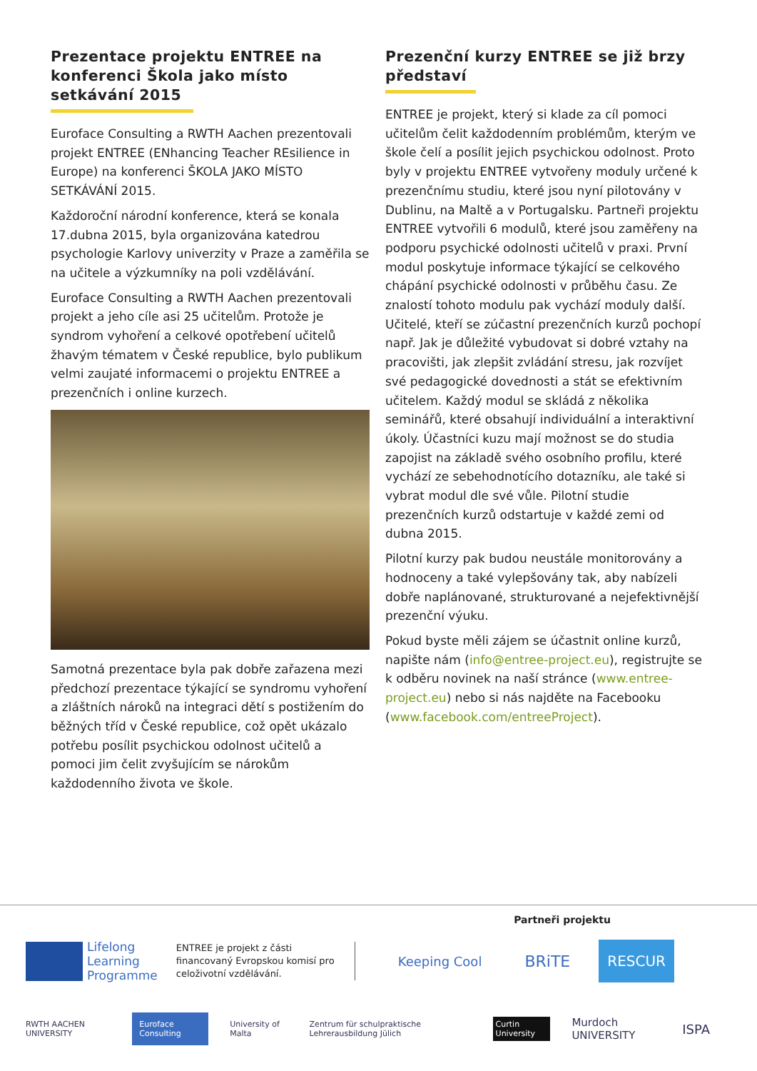Prezentace projektu ENTREE na konferenci Škola jako místo setkávání 2015
Euroface Consulting a RWTH Aachen prezentovali projekt ENTREE (ENhancing Teacher REsilience in Europe) na konferenci ŠKOLA JAKO MÍSTO SETKÁVÁNÍ 2015.
Každoroční národní konference, která se konala 17.dubna 2015, byla organizována katedrou psychologie Karlovy univerzity v Praze a zaměřila se na učitele a výzkumníky na poli vzdělávání.
Euroface Consulting a RWTH Aachen prezentovali projekt a jeho cíle asi 25 učitelům. Protože je syndrom vyhoření a celkové opotřebení učitelů žhavým tématem v České republice, bylo publikum velmi zaujaté informacemi o projektu ENTREE a prezenčních i online kurzech.
Samotná prezentace byla pak dobře zařazena mezi předchozí prezentace týkající se syndromu vyhoření a zláštních nároků na integraci dětí s postižením do běžných tříd v České republice, což opět ukázalo potřebu posílit psychickou odolnost učitelů a pomoci jim čelit zvyšujícím se nárokům každodenního života ve škole.
Prezenční kurzy ENTREE se již brzy představí
ENTREE je projekt, který si klade za cíl pomoci učitelům čelit každodenním problémům, kterým ve škole čelí a posílit jejich psychickou odolnost. Proto byly v projektu ENTREE vytvořeny moduly určené k prezenčnímu studiu, které jsou nyní pilotovány v Dublinu, na Maltě a v Portugalsku. Partneři projektu ENTREE vytvořili 6 modulů, které jsou zaměřeny na podporu psychické odolnosti učitelů v praxi. První modul poskytuje informace týkající se celkového chápání psychické odolnosti v průběhu času. Ze znalostí tohoto modulu pak vychází moduly další. Učitelé, kteří se zúčastní prezenčních kurzů pochopí např. Jak je důležité vybudovat si dobré vztahy na pracovišti, jak zlepšit zvládání stresu, jak rozvíjet své pedagogické dovednosti a stát se efektivním učitelem. Každý modul se skládá z několika seminářů, které obsahují individuální a interaktivní úkoly. Účastníci kuzu mají možnost se do studia zapojist na základě svého osobního profilu, které vychází ze sebehodnotícího dotazníku, ale také si vybrat modul dle své vůle. Pilotní studie prezenčních kurzů odstartuje v každé zemi od dubna 2015.
Pilotní kurzy pak budou neustále monitorovány a hodnoceny a také vylepšovány tak, aby nabízeli dobře naplánované, strukturované a nejefektivnější prezenční výuku.
Pokud byste měli zájem se účastnit online kurzů, napište nám (info@entree-project.eu), registrujte se k odběru novinek na naší stránce (www.entree-project.eu) nebo si nás najděte na Facebooku (www.facebook.com/entreeProject).
Partneři projektu
Lifelong
Learning
Programme
ENTREE je projekt z části financovaný Evropskou komisí pro celoživotní vzdělávání.
Keeping Cool BRiTE RESCUR
RWTH AACHEN UNIVERSITY Euroface Consulting University of Malta Zentrum für schulpraktische Lehrerausbildung Jülich Curtin University Murdoch UNIVERSITY ISPA